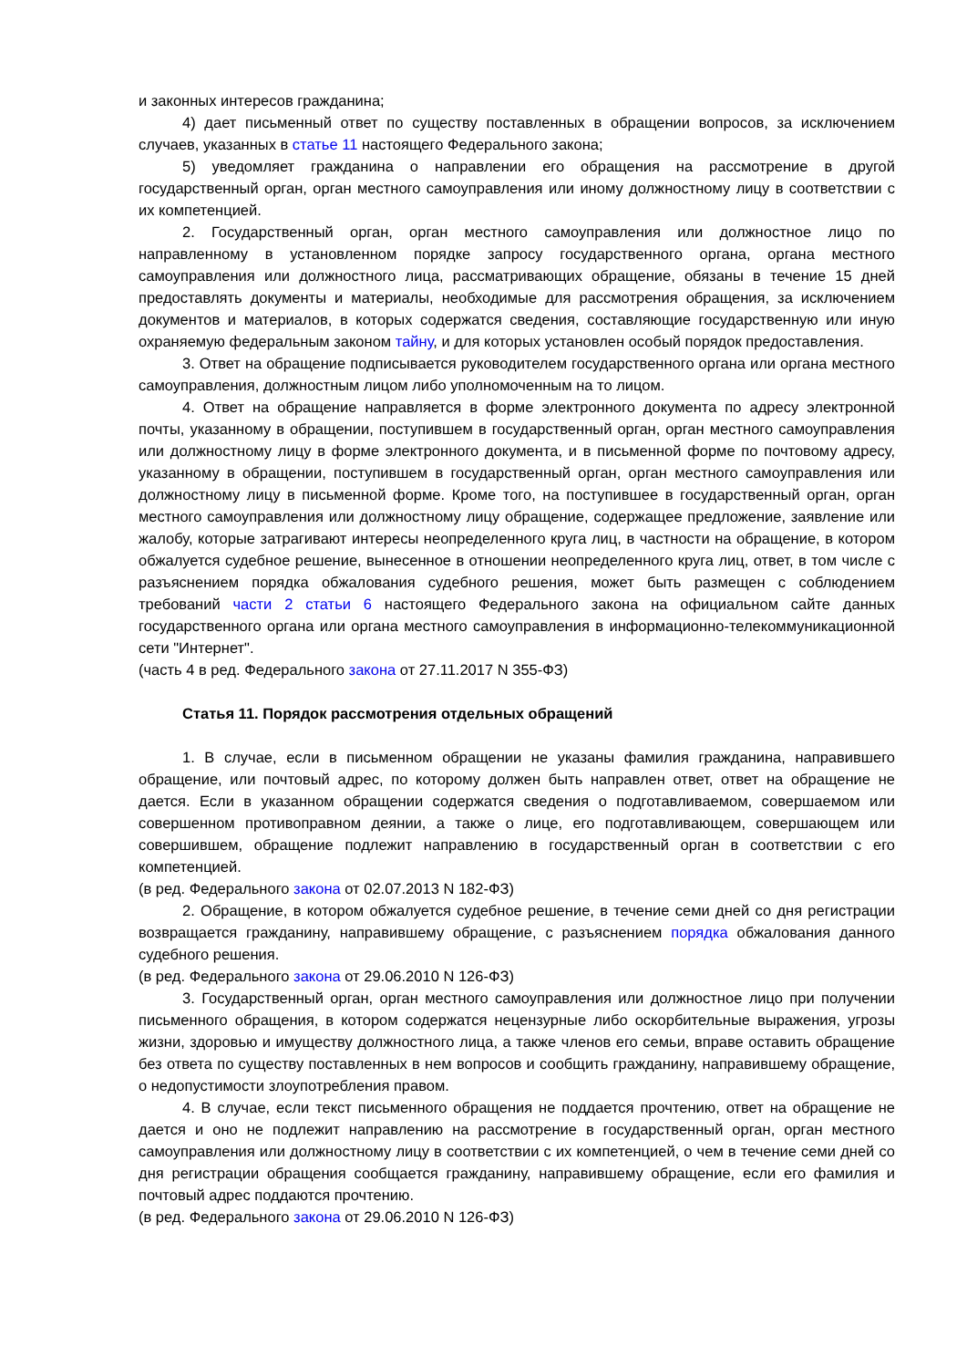и законных интересов гражданина;
4) дает письменный ответ по существу поставленных в обращении вопросов, за исключением случаев, указанных в статье 11 настоящего Федерального закона;
5) уведомляет гражданина о направлении его обращения на рассмотрение в другой государственный орган, орган местного самоуправления или иному должностному лицу в соответствии с их компетенцией.
2. Государственный орган, орган местного самоуправления или должностное лицо по направленному в установленном порядке запросу государственного органа, органа местного самоуправления или должностного лица, рассматривающих обращение, обязаны в течение 15 дней предоставлять документы и материалы, необходимые для рассмотрения обращения, за исключением документов и материалов, в которых содержатся сведения, составляющие государственную или иную охраняемую федеральным законом тайну, и для которых установлен особый порядок предоставления.
3. Ответ на обращение подписывается руководителем государственного органа или органа местного самоуправления, должностным лицом либо уполномоченным на то лицом.
4. Ответ на обращение направляется в форме электронного документа по адресу электронной почты, указанному в обращении, поступившем в государственный орган, орган местного самоуправления или должностному лицу в форме электронного документа, и в письменной форме по почтовому адресу, указанному в обращении, поступившем в государственный орган, орган местного самоуправления или должностному лицу в письменной форме. Кроме того, на поступившее в государственный орган, орган местного самоуправления или должностному лицу обращение, содержащее предложение, заявление или жалобу, которые затрагивают интересы неопределенного круга лиц, в частности на обращение, в котором обжалуется судебное решение, вынесенное в отношении неопределенного круга лиц, ответ, в том числе с разъяснением порядка обжалования судебного решения, может быть размещен с соблюдением требований части 2 статьи 6 настоящего Федерального закона на официальном сайте данных государственного органа или органа местного самоуправления в информационно-телекоммуникационной сети "Интернет".
(часть 4 в ред. Федерального закона от 27.11.2017 N 355-ФЗ)
Статья 11. Порядок рассмотрения отдельных обращений
1. В случае, если в письменном обращении не указаны фамилия гражданина, направившего обращение, или почтовый адрес, по которому должен быть направлен ответ, ответ на обращение не дается. Если в указанном обращении содержатся сведения о подготавливаемом, совершаемом или совершенном противоправном деянии, а также о лице, его подготавливающем, совершающем или совершившем, обращение подлежит направлению в государственный орган в соответствии с его компетенцией.
(в ред. Федерального закона от 02.07.2013 N 182-ФЗ)
2. Обращение, в котором обжалуется судебное решение, в течение семи дней со дня регистрации возвращается гражданину, направившему обращение, с разъяснением порядка обжалования данного судебного решения.
(в ред. Федерального закона от 29.06.2010 N 126-ФЗ)
3. Государственный орган, орган местного самоуправления или должностное лицо при получении письменного обращения, в котором содержатся нецензурные либо оскорбительные выражения, угрозы жизни, здоровью и имуществу должностного лица, а также членов его семьи, вправе оставить обращение без ответа по существу поставленных в нем вопросов и сообщить гражданину, направившему обращение, о недопустимости злоупотребления правом.
4. В случае, если текст письменного обращения не поддается прочтению, ответ на обращение не дается и оно не подлежит направлению на рассмотрение в государственный орган, орган местного самоуправления или должностному лицу в соответствии с их компетенцией, о чем в течение семи дней со дня регистрации обращения сообщается гражданину, направившему обращение, если его фамилия и почтовый адрес поддаются прочтению.
(в ред. Федерального закона от 29.06.2010 N 126-ФЗ)